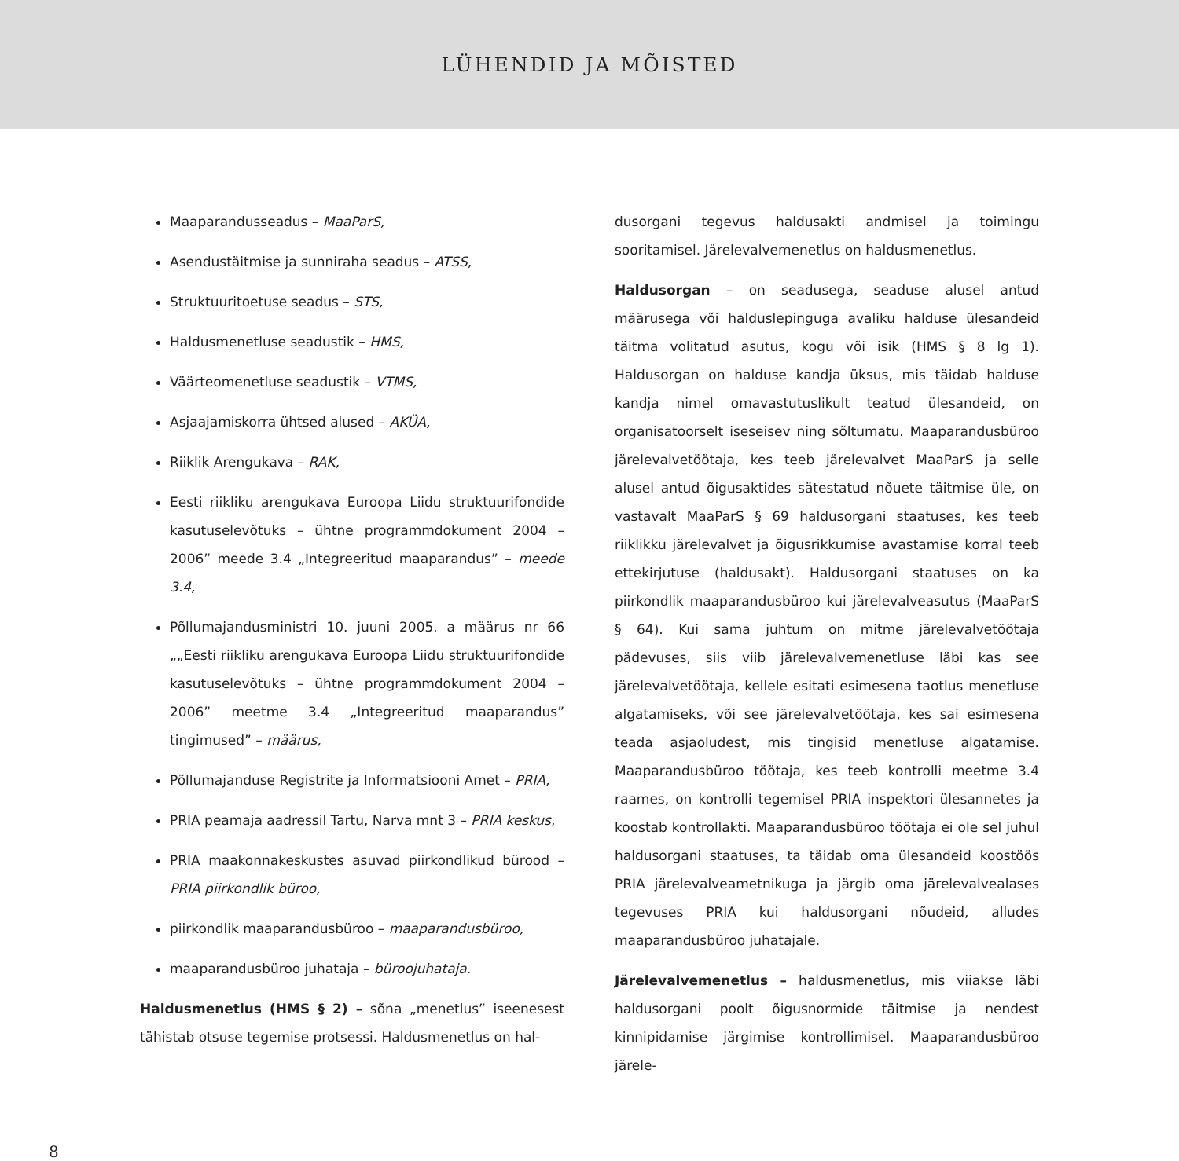LÜHENDID JA MÕISTED
Maaparandusseadus – MaaParS,
Asendustäitmise ja sunniraha seadus – ATSS,
Struktuuritoetuse seadus – STS,
Haldusmenetluse seadustik – HMS,
Väärteomenetluse seadustik – VTMS,
Asjaajamiskorra ühtsed alused – AKÜA,
Riiklik Arengukava – RAK,
Eesti riikliku arengukava Euroopa Liidu struktuurifondide kasutuselevõtuks – ühtne programmdokument 2004 – 2006” meede 3.4 „Integreeritud maaparandus” – meede 3.4,
Põllumajandusministri 10. juuni 2005. a määrus nr 66 „„Eesti riikliku arengukava Euroopa Liidu struktuurifondide kasutuselevõtuks – ühtne programmdokument 2004 – 2006” meetme 3.4 „Integreeritud maaparandus” tingimused” – määrus,
Põllumajanduse Registrite ja Informatsiooni Amet – PRIA,
PRIA peamaja aadressil Tartu, Narva mnt 3 – PRIA keskus,
PRIA maakonnakeskustes asuvad piirkondlikud bürood – PRIA piirkondlik büroo,
piirkondlik maaparandusbüroo – maaparandusbüroo,
maaparandusbüroo juhataja – büroojuhataja.
Haldusmenetlus (HMS § 2) – sõna „menetlus” iseenesest tähistab otsuse tegemise protsessi. Haldusmenetlus on hal-
dusorgani tegevus haldusakti andmisel ja toimingu sooritamisel. Järelevalvemenetlus on haldusmenetlus.
Haldusorgan – on seadusega, seaduse alusel antud määrusega või halduslepinguga avaliku halduse ülesandeid täitma volitatud asutus, kogu või isik (HMS § 8 lg 1). Haldusorgan on halduse kandja üksus, mis täidab halduse kandja nimel omavastutuslikult teatud ülesandeid, on organisatoorselt iseseisev ning sõltumatu. Maaparandusbüroo järelevalvetöötaja, kes teeb järelevalvet MaaParS ja selle alusel antud õigusaktides sätestatud nõuete täitmise üle, on vastavalt MaaParS § 69 haldusorgani staatuses, kes teeb riiklikku järelevalvet ja õigusrikkumise avastamise korral teeb ettekirjutuse (haldusakt). Haldusorgani staatuses on ka piirkondlik maaparandusbüroo kui järelevalveasutus (MaaParS § 64). Kui sama juhtum on mitme järelevalvetöötaja pädevuses, siis viib järelevalvemenetluse läbi kas see järelevalvetöötaja, kellele esitati esimesena taotlus menetluse algatamiseks, või see järelevalvetöötaja, kes sai esimesena teada asjaoludest, mis tingisid menetluse algatamise. Maaparandusbüroo töötaja, kes teeb kontrolli meetme 3.4 raames, on kontrolli tegemisel PRIA inspektori ülesannetes ja koostab kontrollakti. Maaparandusbüroo töötaja ei ole sel juhul haldusorgani staatuses, ta täidab oma ülesandeid koostöös PRIA järelevalveametnikuga ja järgib oma järelevalvealases tegevuses PRIA kui haldusorgani nõudeid, alludes maaparandusbüroo juhatajale.
Järelevalvemenetlus – haldusmenetlus, mis viiakse läbi haldusorgani poolt õigusnormide täitmise ja nendest kinnipidamise järgimise kontrollimisel. Maaparandusbüroo järele-
8